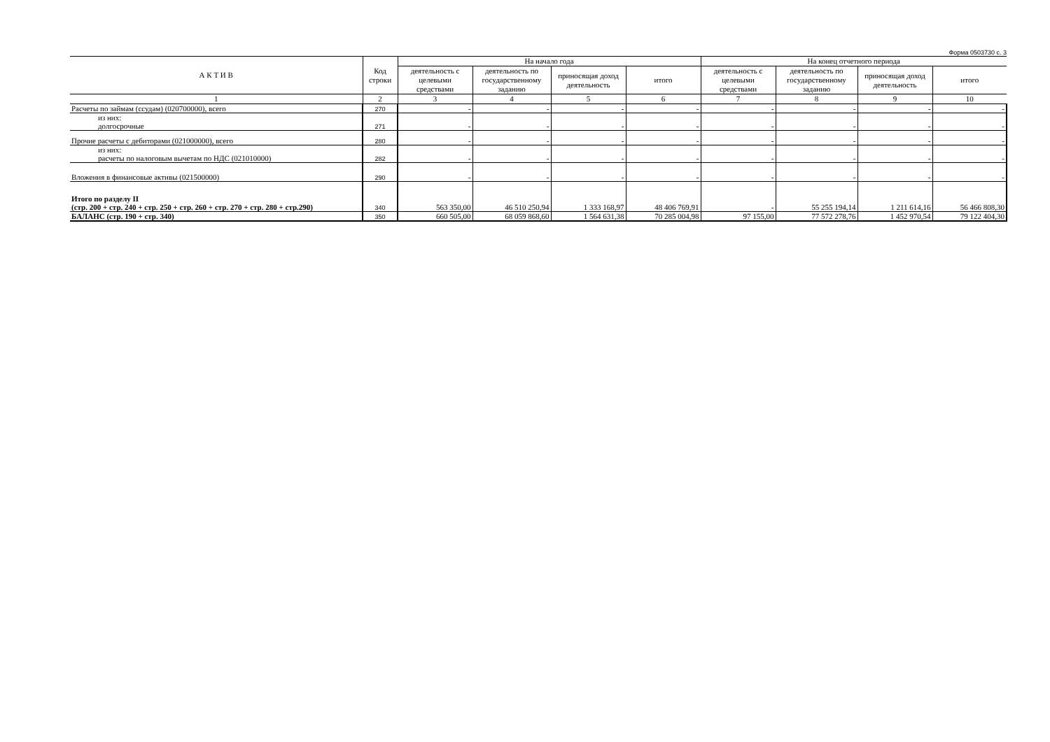Форма 0503730 с. 3
| А К Т И В | Код строки | На начало года | | | | На конец отчетного периода | | | |
| --- | --- | --- | --- | --- | --- | --- | --- | --- | --- |
| | | деятельность с целевыми средствами | деятельность по государственному заданию | приносящая доход деятельность | итого | деятельность с целевыми средствами | деятельность по государственному заданию | приносящая доход деятельность | итого |
| 1 | 2 | 3 | 4 | 5 | 6 | 7 | 8 | 9 | 10 |
| Расчеты по займам (ссудам) (020700000), всего | 270 | - | - | - | - | - | - | - | - |
| из них: долгосрочные | 271 | - | - | - | - | - | - | - | - |
| Прочие расчеты с дебиторами (021000000), всего | 280 | - | - | - | - | - | - | - | - |
| из них: расчеты по налоговым вычетам по НДС (021010000) | 282 | - | - | - | - | - | - | - | - |
| Вложения в финансовые активы (021500000) | 290 | - | - | - | - | - | - | - | - |
| Итого по разделу II (стр. 200 + стр. 240 + стр. 250 + стр. 260 + стр. 270 + стр. 280 + стр.290) | 340 | 563 350,00 | 46 510 250,94 | 1 333 168,97 | 48 406 769,91 | - | 55 255 194,14 | 1 211 614,16 | 56 466 808,30 |
| БАЛАНС (стр. 190 + стр. 340) | 350 | 660 505,00 | 68 059 868,60 | 1 564 631,38 | 70 285 004,98 | 97 155,00 | 77 572 278,76 | 1 452 970,54 | 79 122 404,30 |